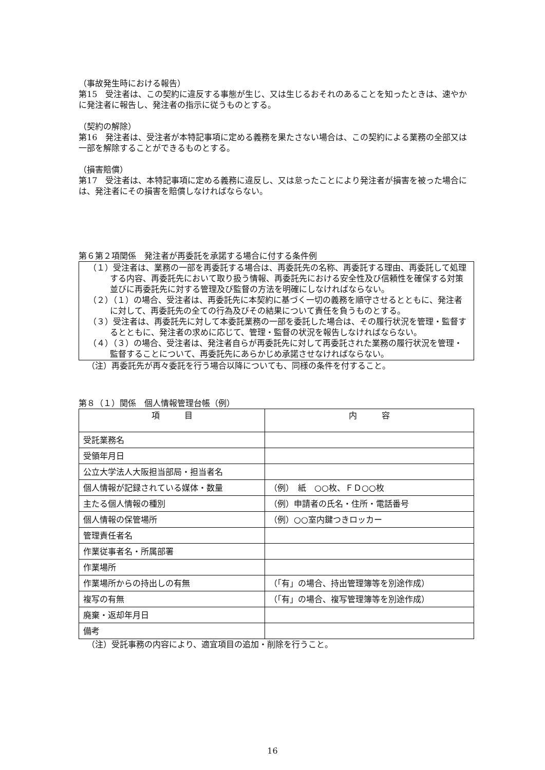（事故発生時における報告）
第15　受注者は、この契約に違反する事態が生じ、又は生じるおそれのあることを知ったときは、速やかに発注者に報告し、発注者の指示に従うものとする。
（契約の解除）
第16　発注者は、受注者が本特記事項に定める義務を果たさない場合は、この契約による業務の全部又は一部を解除することができるものとする。
（損害賠償）
第17　受注者は、本特記事項に定める義務に違反し、又は怠ったことにより発注者が損害を被った場合には、発注者にその損害を賠償しなければならない。
第６第２項関係　発注者が再委託を承諾する場合に付する条件例
（１）受注者は、業務の一部を再委託する場合は、再委託先の名称、再委託する理由、再委託して処理する内容、再委託先において取り扱う情報、再委託先における安全性及び信頼性を確保する対策並びに再委託先に対する管理及び監督の方法を明確にしなければならない。
（２）（１）の場合、受注者は、再委託先に本契約に基づく一切の義務を順守させるとともに、発注者に対して、再委託先の全ての行為及びその結果について責任を負うものとする。
（３）受注者は、再委託先に対して本委託業務の一部を委託した場合は、その履行状況を管理・監督するとともに、発注者の求めに応じて、管理・監督の状況を報告しなければならない。
（４）（３）の場合、受注者は、発注者自らが再委託先に対して再委託された業務の履行状況を管理・監督することについて、再委託先にあらかじめ承諾させなければならない。
（注）再委託先が再々委託を行う場合以降についても、同様の条件を付すること。
第８（１）関係　個人情報管理台帳（例）
| 項 目 | 内 容 |
| 受託業務名 | |
| 受領年月日 | |
| 公立大学法人大阪担当部局・担当者名 | |
| 個人情報が記録されている媒体・数量 | （例） 紙 ○○枚、ＦＤ○○枚 |
| 主たる個人情報の種別 | （例）申請者の氏名・住所・電話番号 |
| 個人情報の保管場所 | （例）○○室内鍵つきロッカー |
| 管理責任者名 | |
| 作業従事者名・所属部署 | |
| 作業場所 | |
| 作業場所からの持出しの有無 | （「有」の場合、持出管理簿等を別途作成） |
| 複写の有無 | （「有」の場合、複写管理簿等を別途作成） |
| 廃棄・返却年月日 | |
| 備考 | |
（注）受託事務の内容により、適宜項目の追加・削除を行うこと。
16